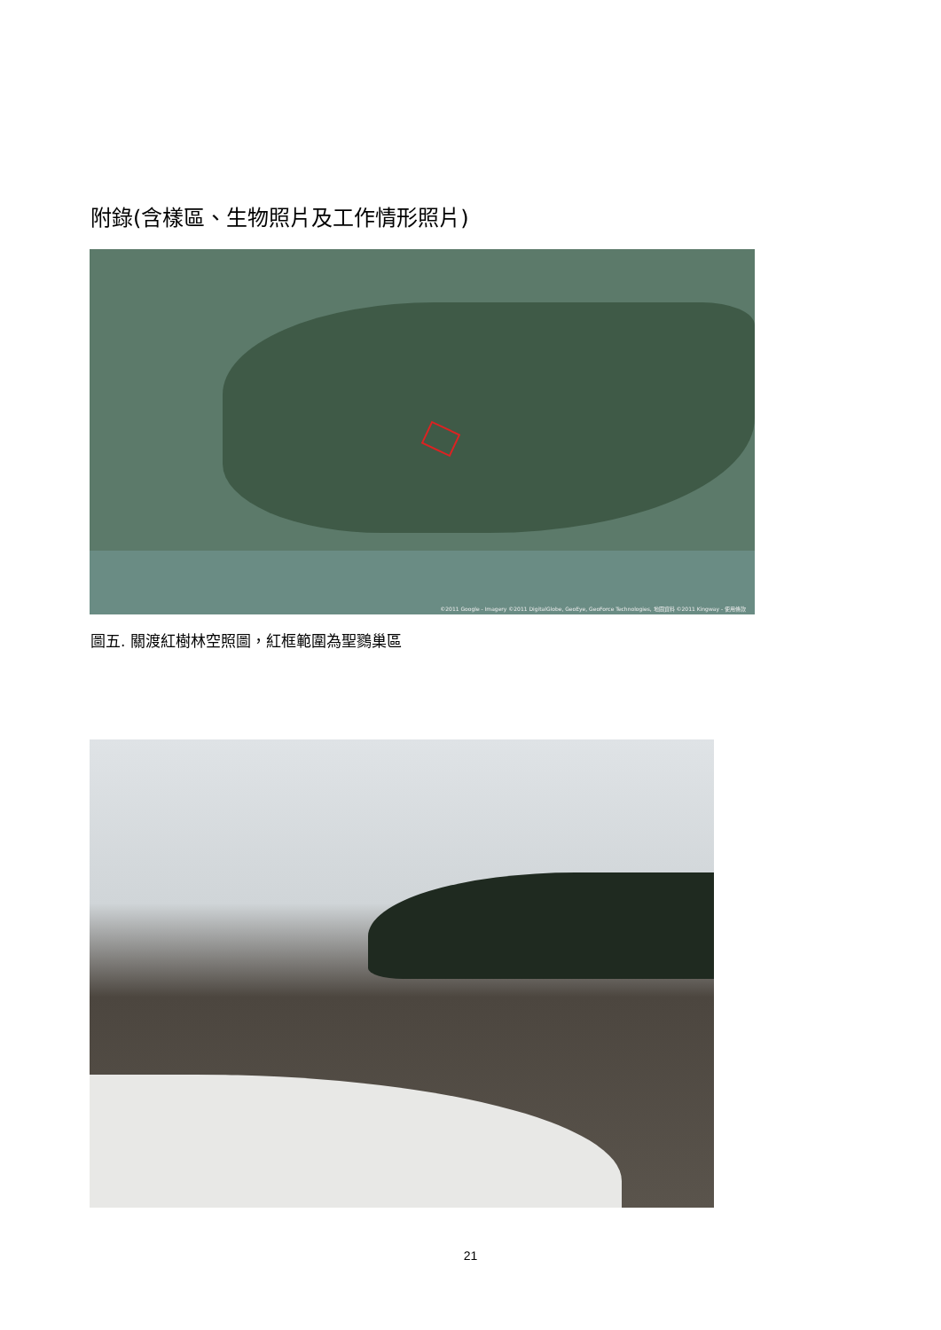附錄(含樣區、生物照片及工作情形照片)
©2011 Google - Imagery ©2011 DigitalGlobe, GeoEye, GeoForce Technologies, 地圖資料 ©2011 Kingway - 使用條款
圖五. 關渡紅樹林空照圖，紅框範圍為聖鷚巢區
21